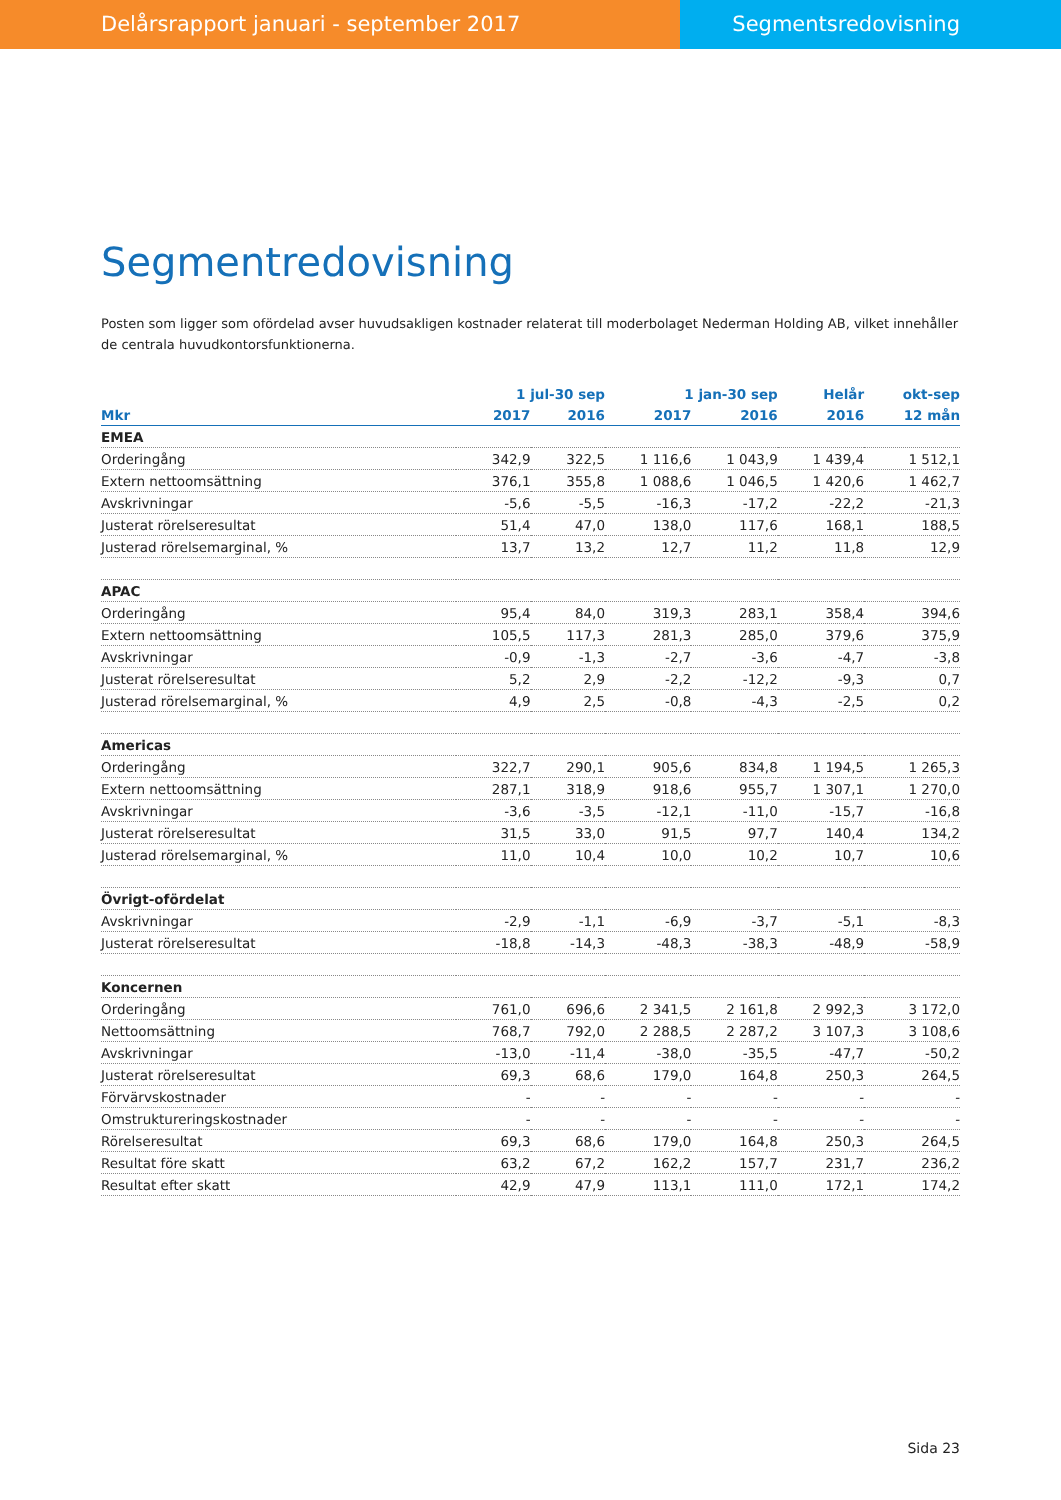Delårsrapport januari - september 2017 Segmentsredovisning
Segmentredovisning
Posten som ligger som ofördelad avser huvudsakligen kostnader relaterat till moderbolaget Nederman Holding AB, vilket innehåller de centrala huvudkontorsfunktionerna.
| | 1 jul-30 sep | | 1 jan-30 sep | | Helår | okt-sep |
| --- | --- | --- | --- | --- | --- | --- |
| Mkr | 2017 | 2016 | 2017 | 2016 | 2016 | 12 mån |
| EMEA | | | | | | |
| Orderingång | 342,9 | 322,5 | 1 116,6 | 1 043,9 | 1 439,4 | 1 512,1 |
| Extern nettoomsättning | 376,1 | 355,8 | 1 088,6 | 1 046,5 | 1 420,6 | 1 462,7 |
| Avskrivningar | -5,6 | -5,5 | -16,3 | -17,2 | -22,2 | -21,3 |
| Justerat rörelseresultat | 51,4 | 47,0 | 138,0 | 117,6 | 168,1 | 188,5 |
| Justerad rörelsemarginal, % | 13,7 | 13,2 | 12,7 | 11,2 | 11,8 | 12,9 |
| APAC | | | | | | |
| Orderingång | 95,4 | 84,0 | 319,3 | 283,1 | 358,4 | 394,6 |
| Extern nettoomsättning | 105,5 | 117,3 | 281,3 | 285,0 | 379,6 | 375,9 |
| Avskrivningar | -0,9 | -1,3 | -2,7 | -3,6 | -4,7 | -3,8 |
| Justerat rörelseresultat | 5,2 | 2,9 | -2,2 | -12,2 | -9,3 | 0,7 |
| Justerad rörelsemarginal, % | 4,9 | 2,5 | -0,8 | -4,3 | -2,5 | 0,2 |
| Americas | | | | | | |
| Orderingång | 322,7 | 290,1 | 905,6 | 834,8 | 1 194,5 | 1 265,3 |
| Extern nettoomsättning | 287,1 | 318,9 | 918,6 | 955,7 | 1 307,1 | 1 270,0 |
| Avskrivningar | -3,6 | -3,5 | -12,1 | -11,0 | -15,7 | -16,8 |
| Justerat rörelseresultat | 31,5 | 33,0 | 91,5 | 97,7 | 140,4 | 134,2 |
| Justerad rörelsemarginal, % | 11,0 | 10,4 | 10,0 | 10,2 | 10,7 | 10,6 |
| Övrigt-ofördelat | | | | | | |
| Avskrivningar | -2,9 | -1,1 | -6,9 | -3,7 | -5,1 | -8,3 |
| Justerat rörelseresultat | -18,8 | -14,3 | -48,3 | -38,3 | -48,9 | -58,9 |
| Koncernen | | | | | | |
| Orderingång | 761,0 | 696,6 | 2 341,5 | 2 161,8 | 2 992,3 | 3 172,0 |
| Nettoomsättning | 768,7 | 792,0 | 2 288,5 | 2 287,2 | 3 107,3 | 3 108,6 |
| Avskrivningar | -13,0 | -11,4 | -38,0 | -35,5 | -47,7 | -50,2 |
| Justerat rörelseresultat | 69,3 | 68,6 | 179,0 | 164,8 | 250,3 | 264,5 |
| Förvärvskostnader | - | - | - | - | - | - |
| Omstruktureringskostnader | - | - | - | - | - | - |
| Rörelseresultat | 69,3 | 68,6 | 179,0 | 164,8 | 250,3 | 264,5 |
| Resultat före skatt | 63,2 | 67,2 | 162,2 | 157,7 | 231,7 | 236,2 |
| Resultat efter skatt | 42,9 | 47,9 | 113,1 | 111,0 | 172,1 | 174,2 |
Sida 23